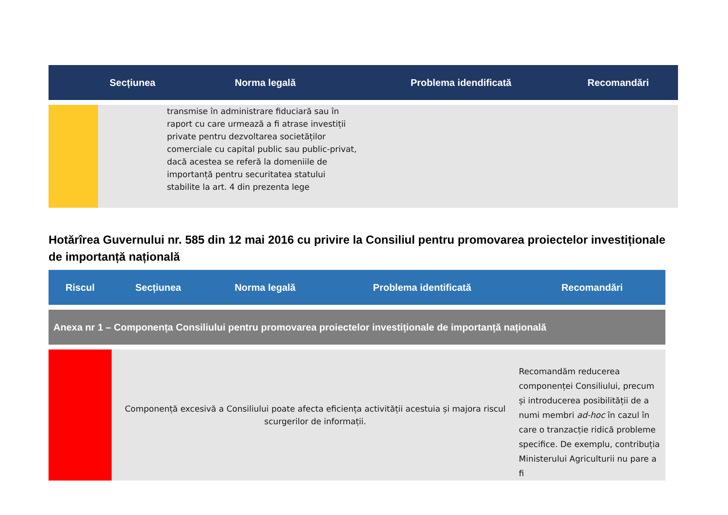| | Secțiunea | Norma legală | Problema idendificată | Recomandări |
| --- | --- | --- | --- | --- |
| | | transmise în administrare fiduciară sau în raport cu care urmează a fi atrase investiții private pentru dezvoltarea societăților comerciale cu capital public sau public-privat, dacă acestea se referă la domeniile de importanță pentru securitatea statului stabilite la art. 4 din prezenta lege | | |
Hotărîrea Guvernului nr. 585 din 12 mai 2016 cu privire la Consiliul pentru promovarea proiectelor investiționale de importanță națională
| Riscul | Secțiunea | Norma legală | Problema identificată | Recomandări |
| --- | --- | --- | --- | --- |
| Anexa nr 1 – Componența Consiliului pentru promovarea proiectelor investiționale de importanță națională | | | | |
| | Componență excesivă a Consiliului poate afecta eficiența activității acestuia și majora riscul scurgerilor de informații. | | | Recomandăm reducerea componenței Consiliului, precum și introducerea posibilității de a numi membri ad-hoc în cazul în care o tranzacție ridică probleme specifice. De exemplu, contribuția Ministerului Agriculturii nu pare a fi |